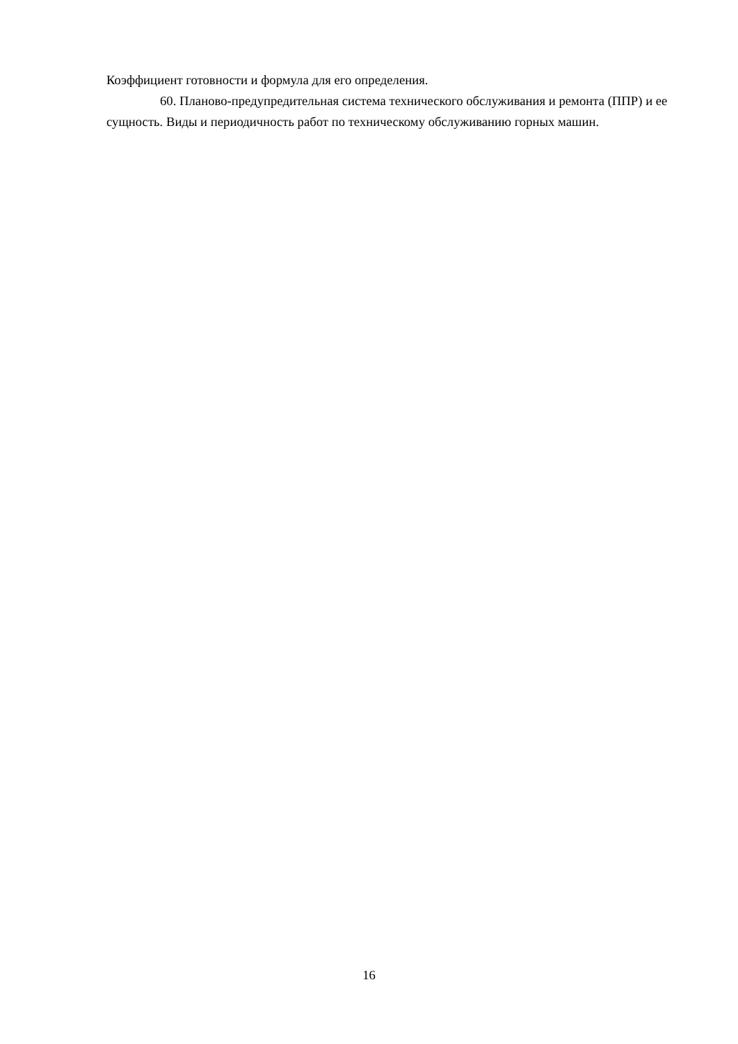Коэффициент готовности и формула для его определения.
60. Планово-предупредительная система технического обслуживания и ремонта (ППР) и ее сущность. Виды и периодичность работ по техническому обслуживанию горных машин.
16